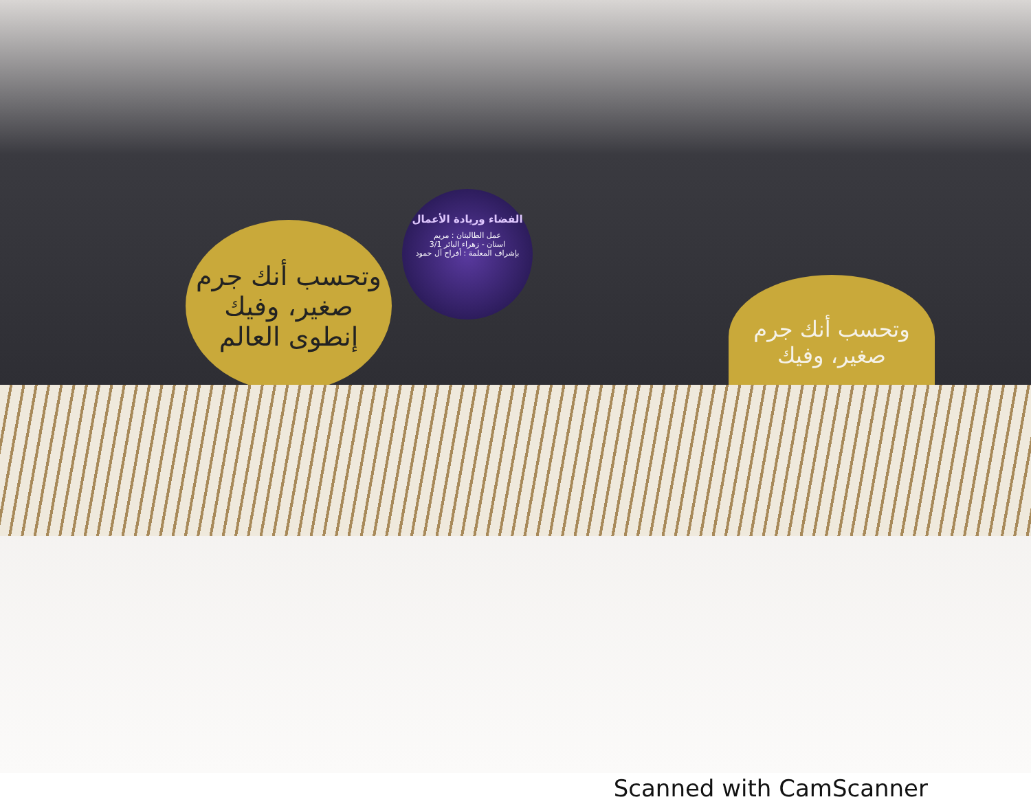وتحسب أنك جرم صغير، وفيك إنطوى العالم
الفضاء وريادة الأعمال
عمل الطالبتان : مريم
اسنان - زهراء البائر 3/1
بإشراف المعلمة : أفراح آل حمود
وتحسب أنك جرم صغير، وفيك
Scanned with CamScanner